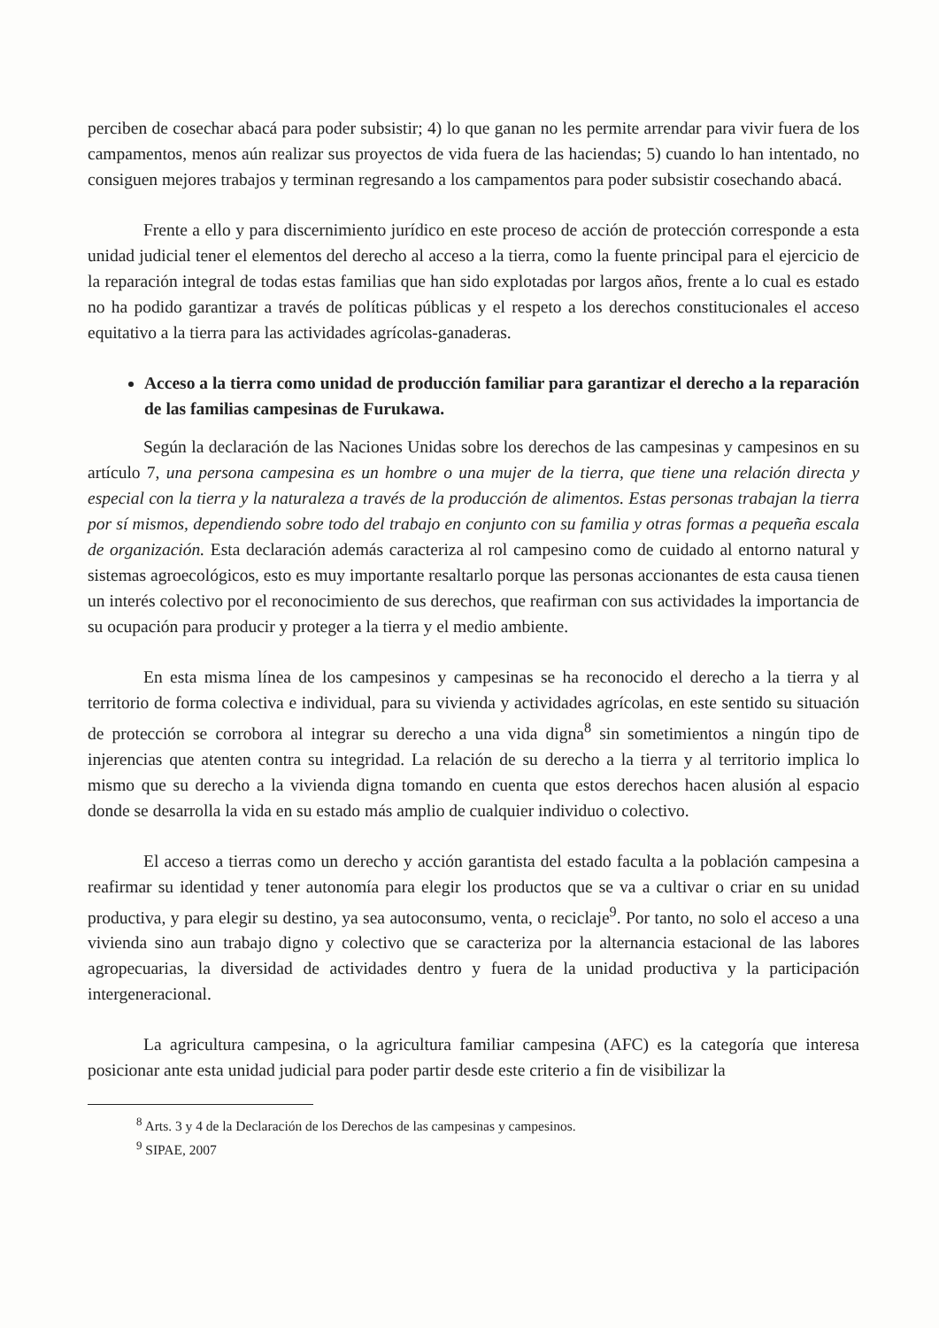perciben de cosechar abacá para poder subsistir; 4) lo que ganan no les permite arrendar para vivir fuera de los campamentos, menos aún realizar sus proyectos de vida fuera de las haciendas; 5) cuando lo han intentado, no consiguen mejores trabajos y terminan regresando a los campamentos para poder subsistir cosechando abacá.
Frente a ello y para discernimiento jurídico en este proceso de acción de protección corresponde a esta unidad judicial tener el elementos del derecho al acceso a la tierra, como la fuente principal para el ejercicio de la reparación integral de todas estas familias que han sido explotadas por largos años, frente a lo cual es estado no ha podido garantizar a través de políticas públicas y el respeto a los derechos constitucionales el acceso equitativo a la tierra para las actividades agrícolas-ganaderas.
Acceso a la tierra como unidad de producción familiar para garantizar el derecho a la reparación de las familias campesinas de Furukawa.
Según la declaración de las Naciones Unidas sobre los derechos de las campesinas y campesinos en su artículo 7, una persona campesina es un hombre o una mujer de la tierra, que tiene una relación directa y especial con la tierra y la naturaleza a través de la producción de alimentos. Estas personas trabajan la tierra por sí mismos, dependiendo sobre todo del trabajo en conjunto con su familia y otras formas a pequeña escala de organización. Esta declaración además caracteriza al rol campesino como de cuidado al entorno natural y sistemas agroecológicos, esto es muy importante resaltarlo porque las personas accionantes de esta causa tienen un interés colectivo por el reconocimiento de sus derechos, que reafirman con sus actividades la importancia de su ocupación para producir y proteger a la tierra y el medio ambiente.
En esta misma línea de los campesinos y campesinas se ha reconocido el derecho a la tierra y al territorio de forma colectiva e individual, para su vivienda y actividades agrícolas, en este sentido su situación de protección se corrobora al integrar su derecho a una vida digna<sup>8</sup> sin sometimientos a ningún tipo de injerencias que atenten contra su integridad. La relación de su derecho a la tierra y al territorio implica lo mismo que su derecho a la vivienda digna tomando en cuenta que estos derechos hacen alusión al espacio donde se desarrolla la vida en su estado más amplio de cualquier individuo o colectivo.
El acceso a tierras como un derecho y acción garantista del estado faculta a la población campesina a reafirmar su identidad y tener autonomía para elegir los productos que se va a cultivar o criar en su unidad productiva, y para elegir su destino, ya sea autoconsumo, venta, o reciclaje<sup>9</sup>. Por tanto, no solo el acceso a una vivienda sino aun trabajo digno y colectivo que se caracteriza por la alternancia estacional de las labores agropecuarias, la diversidad de actividades dentro y fuera de la unidad productiva y la participación intergeneracional.
La agricultura campesina, o la agricultura familiar campesina (AFC) es la categoría que interesa posicionar ante esta unidad judicial para poder partir desde este criterio a fin de visibilizar la
<sup>8</sup> Arts. 3 y 4 de la Declaración de los Derechos de las campesinas y campesinos.
<sup>9</sup> SIPAE, 2007